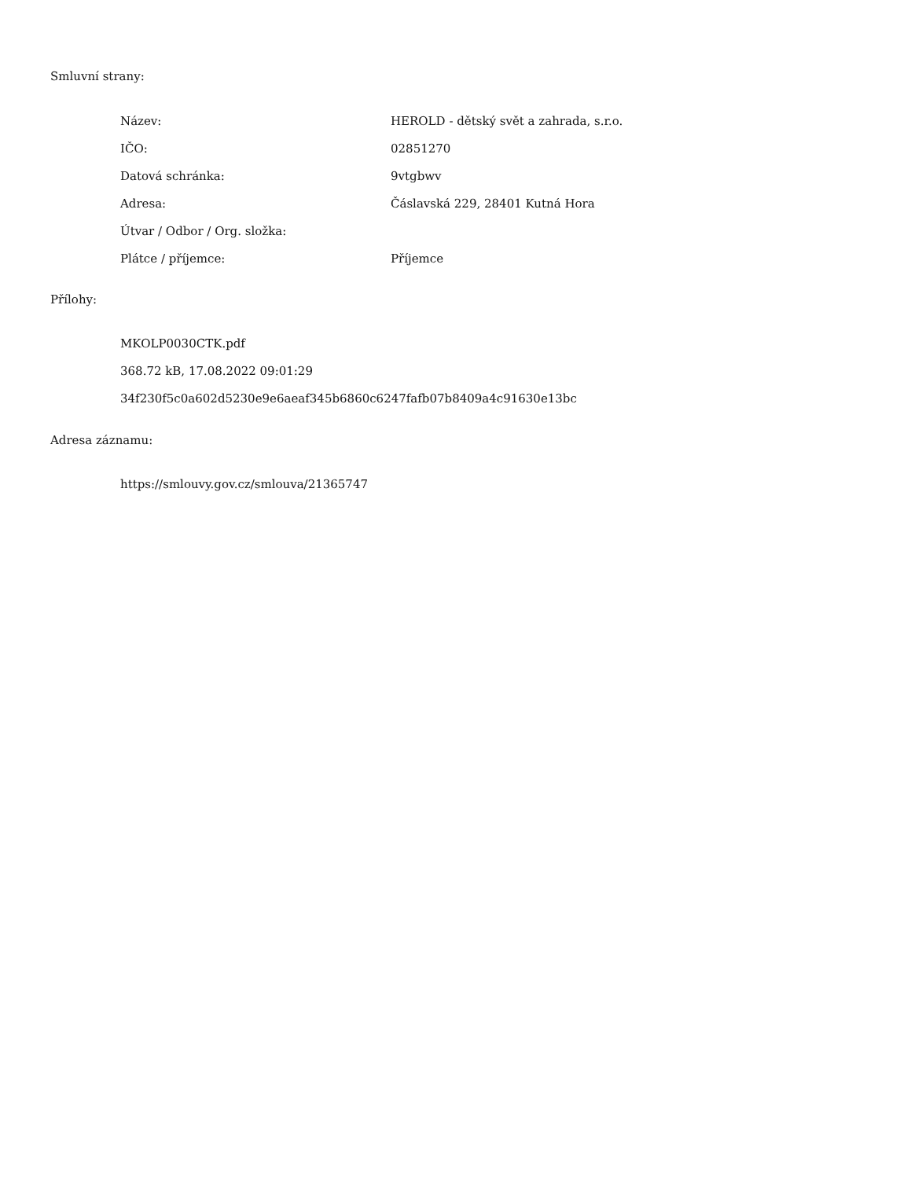Smluvní strany:
| Název: | HEROLD - dětský svět a zahrada, s.r.o. |
| IČO: | 02851270 |
| Datová schránka: | 9vtgbwv |
| Adresa: | Čáslavská 229, 28401 Kutná Hora |
| Útvar / Odbor / Org. složka: | |
| Plátce / příjemce: | Příjemce |
Přílohy:
MKOLP0030CTK.pdf
368.72 kB, 17.08.2022 09:01:29
34f230f5c0a602d5230e9e6aeaf345b6860c6247fafb07b8409a4c91630e13bc
Adresa záznamu:
https://smlouvy.gov.cz/smlouva/21365747